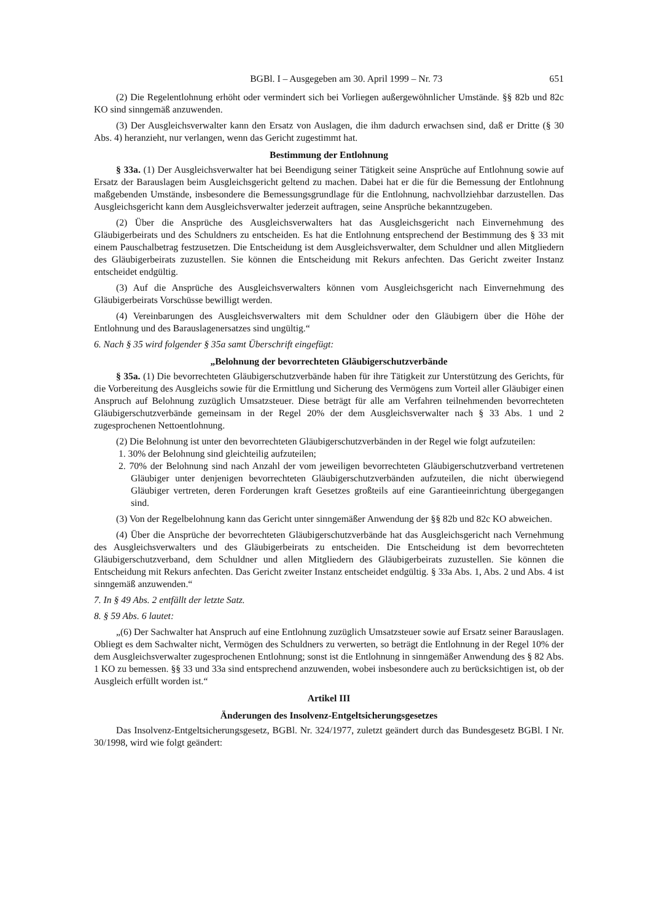BGBl. I – Ausgegeben am 30. April 1999 – Nr. 73 651
(2) Die Regelentlohnung erhöht oder vermindert sich bei Vorliegen außergewöhnlicher Umstände. §§ 82b und 82c KO sind sinngemäß anzuwenden.
(3) Der Ausgleichsverwalter kann den Ersatz von Auslagen, die ihm dadurch erwachsen sind, daß er Dritte (§ 30 Abs. 4) heranzieht, nur verlangen, wenn das Gericht zugestimmt hat.
Bestimmung der Entlohnung
§ 33a. (1) Der Ausgleichsverwalter hat bei Beendigung seiner Tätigkeit seine Ansprüche auf Entlohnung sowie auf Ersatz der Barauslagen beim Ausgleichsgericht geltend zu machen. Dabei hat er die für die Bemessung der Entlohnung maßgebenden Umstände, insbesondere die Bemessungsgrundlage für die Entlohnung, nachvollziehbar darzustellen. Das Ausgleichsgericht kann dem Ausgleichsverwalter jederzeit auftragen, seine Ansprüche bekanntzugeben.
(2) Über die Ansprüche des Ausgleichsverwalters hat das Ausgleichsgericht nach Einvernehmung des Gläubigerbeirats und des Schuldners zu entscheiden. Es hat die Entlohnung entsprechend der Bestimmung des § 33 mit einem Pauschalbetrag festzusetzen. Die Entscheidung ist dem Ausgleichs­verwalter, dem Schuldner und allen Mitgliedern des Gläubigerbeirats zuzustellen. Sie können die Entscheidung mit Rekurs anfechten. Das Gericht zweiter Instanz entscheidet endgültig.
(3) Auf die Ansprüche des Ausgleichsverwalters können vom Ausgleichsgericht nach Einver­nehmung des Gläubigerbeirats Vorschüsse bewilligt werden.
(4) Vereinbarungen des Ausgleichsverwalters mit dem Schuldner oder den Gläubigern über die Höhe der Entlohnung und des Barauslagenersatzes sind ungültig.“
6. Nach § 35 wird folgender § 35a samt Überschrift eingefügt:
„Belohnung der bevorrechteten Gläubigerschutzverbände
§ 35a. (1) Die bevorrechteten Gläubigerschutzverbände haben für ihre Tätigkeit zur Unterstützung des Gerichts, für die Vorbereitung des Ausgleichs sowie für die Ermittlung und Sicherung des Vermögens zum Vorteil aller Gläubiger einen Anspruch auf Belohnung zuzüglich Umsatzsteuer. Diese beträgt für alle am Verfahren teilnehmenden bevorrechteten Gläubigerschutzverbände gemeinsam in der Regel 20% der dem Ausgleichsverwalter nach § 33 Abs. 1 und 2 zugesprochenen Nettoentlohnung.
(2) Die Belohnung ist unter den bevorrechteten Gläubigerschutzverbänden in der Regel wie folgt aufzuteilen:
1. 30% der Belohnung sind gleichteilig aufzuteilen;
2. 70% der Belohnung sind nach Anzahl der vom jeweiligen bevorrechteten Gläubigerschutz­verband vertretenen Gläubiger unter denjenigen bevorrechteten Gläubigerschutzverbänden aufzuteilen, die nicht überwiegend Gläubiger vertreten, deren Forderungen kraft Gesetzes großteils auf eine Garantieeinrichtung übergegangen sind.
(3) Von der Regelbelohnung kann das Gericht unter sinngemäßer Anwendung der §§ 82b und 82c KO abweichen.
(4) Über die Ansprüche der bevorrechteten Gläubigerschutzverbände hat das Ausgleichsgericht nach Vernehmung des Ausgleichsverwalters und des Gläubigerbeirats zu entscheiden. Die Entscheidung ist dem bevorrechteten Gläubigerschutzverband, dem Schuldner und allen Mitgliedern des Gläubigerbeirats zuzustellen. Sie können die Entscheidung mit Rekurs anfechten. Das Gericht zweiter Instanz entscheidet endgültig. § 33a Abs. 1, Abs. 2 und Abs. 4 ist sinngemäß anzuwenden.“
7. In § 49 Abs. 2 entfällt der letzte Satz.
8. § 59 Abs. 6 lautet:
„(6) Der Sachwalter hat Anspruch auf eine Entlohnung zuzüglich Umsatzsteuer sowie auf Ersatz seiner Barauslagen. Obliegt es dem Sachwalter nicht, Vermögen des Schuldners zu verwerten, so beträgt die Entlohnung in der Regel 10% der dem Ausgleichsverwalter zugesprochenen Entlohnung; sonst ist die Entlohnung in sinngemäßer Anwendung des § 82 Abs. 1 KO zu bemessen. §§ 33 und 33a sind entsprechend anzuwenden, wobei insbesondere auch zu berücksichtigen ist, ob der Ausgleich erfüllt worden ist.“
Artikel III
Änderungen des Insolvenz-Entgeltsicherungsgesetzes
Das Insolvenz-Entgeltsicherungsgesetz, BGBl. Nr. 324/1977, zuletzt geändert durch das Bundes­gesetz BGBl. I Nr. 30/1998, wird wie folgt geändert: